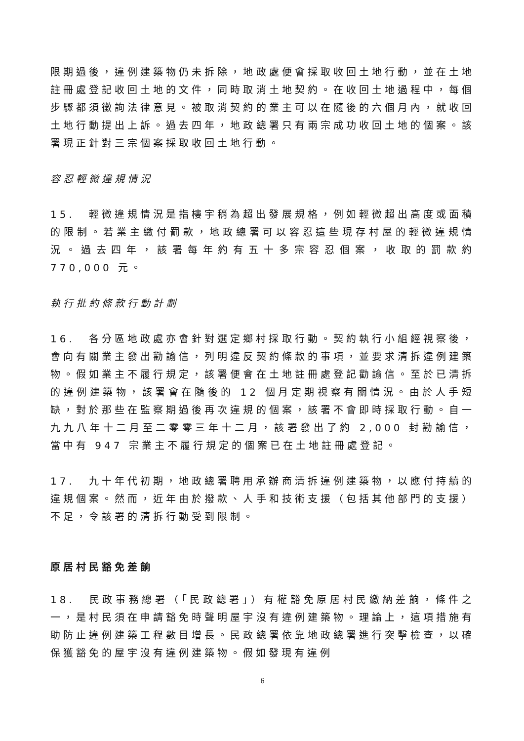限期過後，違例建築物仍未拆除，地政處便會採取收回土地行動，並在土地註冊處登記收回土地的文件，同時取消土地契約。在收回土地過程中，每個步驟都須徵詢法律意見。被取消契約的業主可以在隨後的六個月內，就收回土地行動提出上訴。過去四年，地政總署只有兩宗成功收回土地的個案。該署現正針對三宗個案採取收回土地行動。
容忍輕微違規情況
15. 輕微違規情況是指樓宇稍為超出發展規格，例如輕微超出高度或面積的限制。若業主繳付罰款，地政總署可以容忍這些現存村屋的輕微違規情況。過去四年，該署每年約有五十多宗容忍個案，收取的罰款約 770,000 元。
執行批約條款行動計劃
16. 各分區地政處亦會針對選定鄉村採取行動。契約執行小組經視察後，會向有關業主發出勸諭信，列明違反契約條款的事項，並要求清拆違例建築物。假如業主不履行規定，該署便會在土地註冊處登記勸諭信。至於已清拆的違例建築物，該署會在隨後的 12 個月定期視察有關情況。由於人手短缺，對於那些在監察期過後再次違規的個案，該署不會即時採取行動。自一九九八年十二月至二零零三年十二月，該署發出了約 2,000 封勸諭信，當中有 947 宗業主不履行規定的個案已在土地註冊處登記。
17. 九十年代初期，地政總署聘用承辦商清拆違例建築物，以應付持續的違規個案。然而，近年由於撥款、人手和技術支援（包括其他部門的支援）不足，令該署的清拆行動受到限制。
原居村民豁免差餉
18. 民政事務總署（「民政總署」）有權豁免原居村民繳納差餉，條件之一，是村民須在申請豁免時聲明屋宇沒有違例建築物。理論上，這項措施有助防止違例建築工程數目增長。民政總署依靠地政總署進行突擊檢查，以確保獲豁免的屋宇沒有違例建築物。假如發現有違例
6